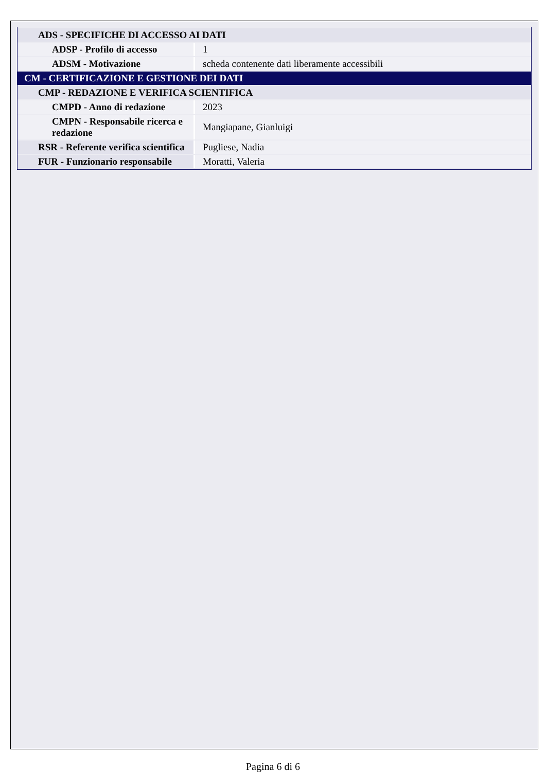| ADS - SPECIFICHE DI ACCESSO AI DATI | |
| ADSP - Profilo di accesso | 1 |
| ADSM - Motivazione | scheda contenente dati liberamente accessibili |
| CM - CERTIFICAZIONE E GESTIONE DEI DATI | |
| CMP - REDAZIONE E VERIFICA SCIENTIFICA | |
| CMPD - Anno di redazione | 2023 |
| CMPN - Responsabile ricerca e redazione | Mangiapane, Gianluigi |
| RSR - Referente verifica scientifica | Pugliese, Nadia |
| FUR - Funzionario responsabile | Moratti, Valeria |
Pagina 6 di 6